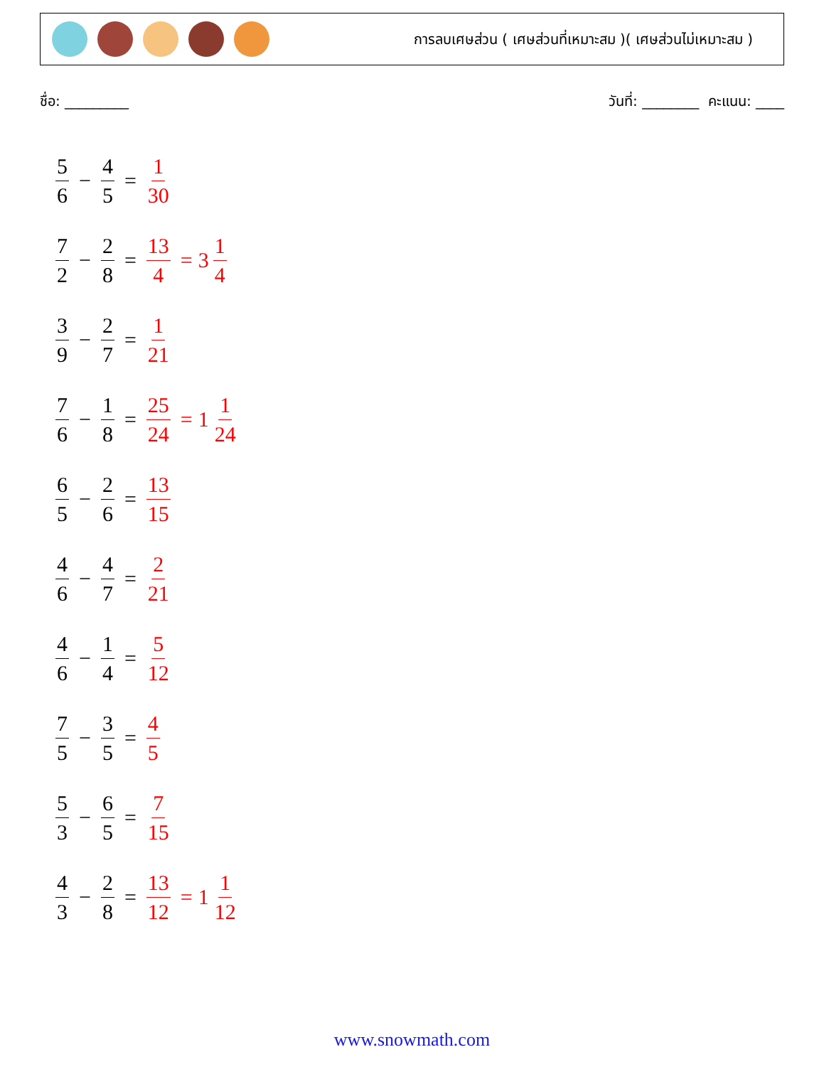การลบเศษส่วน ( เศษส่วนที่เหมาะสม )( เศษส่วนไม่เหมาะสม )
ชื่อ: _________ วันที่: ________ คะแนน: ____
5 6 − 4 5 = 1 30
7 2 − 2 8 = 13 4 = 3 1 4
3 9 − 2 7 = 1 21
7 6 − 1 8 = 25 24 = 1 1 24
6 5 − 2 6 = 13 15
4 6 − 4 7 = 2 21
4 6 − 1 4 = 5 12
7 5 − 3 5 = 4 5
5 3 − 6 5 = 7 15
4 3 − 2 8 = 13 12 = 1 1 12
www.snowmath.com